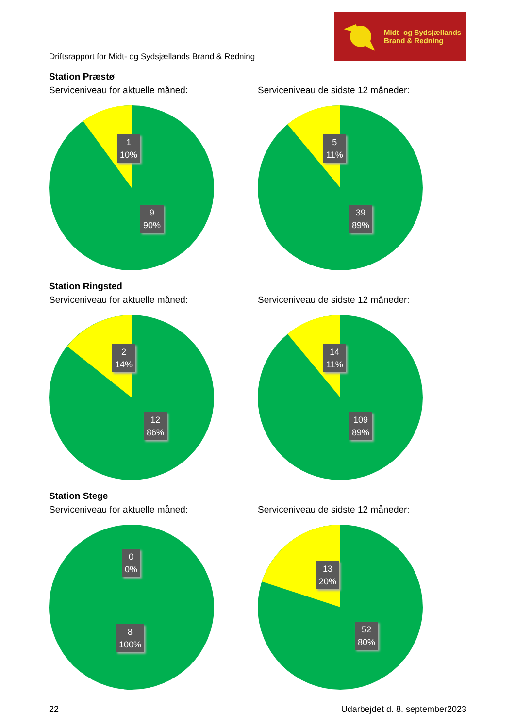Driftsrapport for Midt- og Sydsjællands Brand & Redning
Midt- og Sydsjællands
Brand & Redning
Station Præstø
Serviceniveau for aktuelle måned:
1
10%
9
90%
Serviceniveau de sidste 12 måneder:
5
11%
39
89%
Station Ringsted
Serviceniveau for aktuelle måned:
2
14%
12
86%
Serviceniveau de sidste 12 måneder:
14
11%
109
89%
Station Stege
Serviceniveau for aktuelle måned:
0
0%
8
100%
Serviceniveau de sidste 12 måneder:
13
20%
52
80%
22 Udarbejdet d. 8. september2023